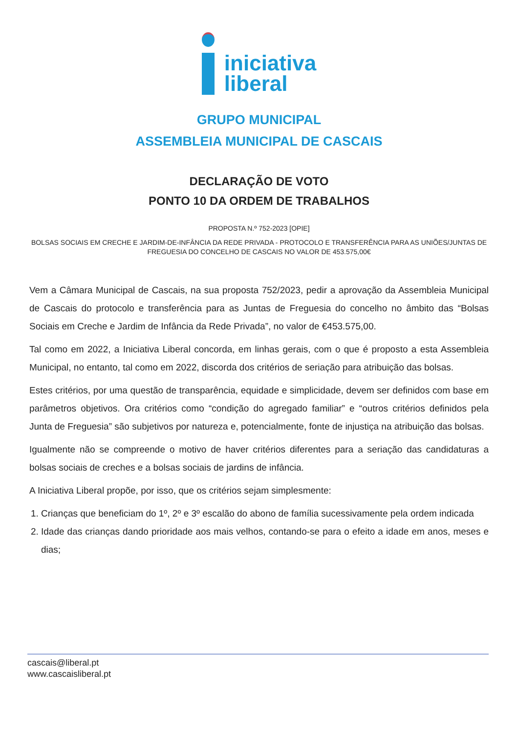iniciativa
liberal
GRUPO MUNICIPAL
ASSEMBLEIA MUNICIPAL DE CASCAIS
DECLARAÇÃO DE VOTO
PONTO 10 DA ORDEM DE TRABALHOS
PROPOSTA N.º 752-2023 [OPIE]
BOLSAS SOCIAIS EM CRECHE E JARDIM-DE-INFÂNCIA DA REDE PRIVADA - PROTOCOLO E TRANSFERÊNCIA PARA AS UNIÕES/JUNTAS DE FREGUESIA DO CONCELHO DE CASCAIS NO VALOR DE 453.575,00€
Vem a Câmara Municipal de Cascais, na sua proposta 752/2023, pedir a aprovação da Assembleia Municipal de Cascais do protocolo e transferência para as Juntas de Freguesia do concelho no âmbito das “Bolsas Sociais em Creche e Jardim de Infância da Rede Privada”, no valor de €453.575,00.
Tal como em 2022, a Iniciativa Liberal concorda, em linhas gerais, com o que é proposto a esta Assembleia Municipal, no entanto, tal como em 2022, discorda dos critérios de seriação para atribuição das bolsas.
Estes critérios, por uma questão de transparência, equidade e simplicidade, devem ser definidos com base em parâmetros objetivos. Ora critérios como “condição do agregado familiar” e “outros critérios definidos pela Junta de Freguesia” são subjetivos por natureza e, potencialmente, fonte de injustiça na atribuição das bolsas.
Igualmente não se compreende o motivo de haver critérios diferentes para a seriação das candidaturas a bolsas sociais de creches e a bolsas sociais de jardins de infância.
A Iniciativa Liberal propõe, por isso, que os critérios sejam simplesmente:
1. Crianças que beneficiam do 1º, 2º e 3º escalão do abono de família sucessivamente pela ordem indicada
2. Idade das crianças dando prioridade aos mais velhos, contando-se para o efeito a idade em anos, meses e dias;
cascais@liberal.pt
www.cascaisliberal.pt